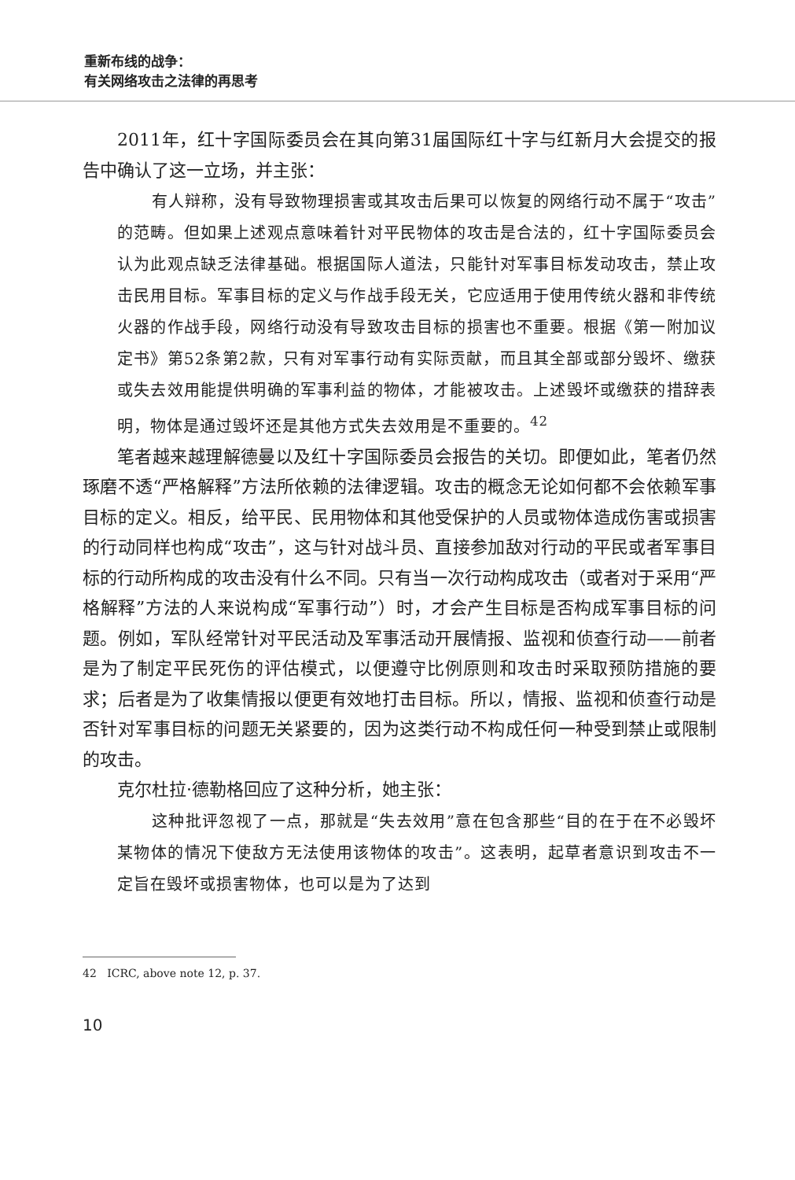重新布线的战争：
有关网络攻击之法律的再思考
2011年，红十字国际委员会在其向第31届国际红十字与红新月大会提交的报告中确认了这一立场，并主张：
有人辩称，没有导致物理损害或其攻击后果可以恢复的网络行动不属于“攻击”的范畴。但如果上述观点意味着针对平民物体的攻击是合法的，红十字国际委员会认为此观点缺乏法律基础。根据国际人道法，只能针对军事目标发动攻击，禁止攻击民用目标。军事目标的定义与作战手段无关，它应适用于使用传统火器和非传统火器的作战手段，网络行动没有导致攻击目标的损害也不重要。根据《第一附加议定书》第52条第2款，只有对军事行动有实际贡献，而且其全部或部分毁坏、缴获或失去效用能提供明确的军事利益的物体，才能被攻击。上述毁坏或缴获的措辞表明，物体是通过毁坏还是其他方式失去效用是不重要的。<sup>42</sup>
笔者越来越理解德曼以及红十字国际委员会报告的关切。即便如此，笔者仍然琢磨不透“严格解释”方法所依赖的法律逻辑。攻击的概念无论如何都不会依赖军事目标的定义。相反，给平民、民用物体和其他受保护的人员或物体造成伤害或损害的行动同样也构成“攻击”，这与针对战斗员、直接参加敌对行动的平民或者军事目标的行动所构成的攻击没有什么不同。只有当一次行动构成攻击（或者对于采用“严格解释”方法的人来说构成“军事行动”）时，才会产生目标是否构成军事目标的问题。例如，军队经常针对平民活动及军事活动开展情报、监视和侦查行动——前者是为了制定平民死伤的评估模式，以便遵守比例原则和攻击时采取预防措施的要求；后者是为了收集情报以便更有效地打击目标。所以，情报、监视和侦查行动是否针对军事目标的问题无关紧要的，因为这类行动不构成任何一种受到禁止或限制的攻击。
克尔杜拉·德勒格回应了这种分析，她主张：
这种批评忽视了一点，那就是“失去效用”意在包含那些“目的在于在不必毁坏某物体的情况下使敌方无法使用该物体的攻击”。这表明，起草者意识到攻击不一定旨在毁坏或损害物体，也可以是为了达到
42 ICRC, above note 12, p. 37.
10